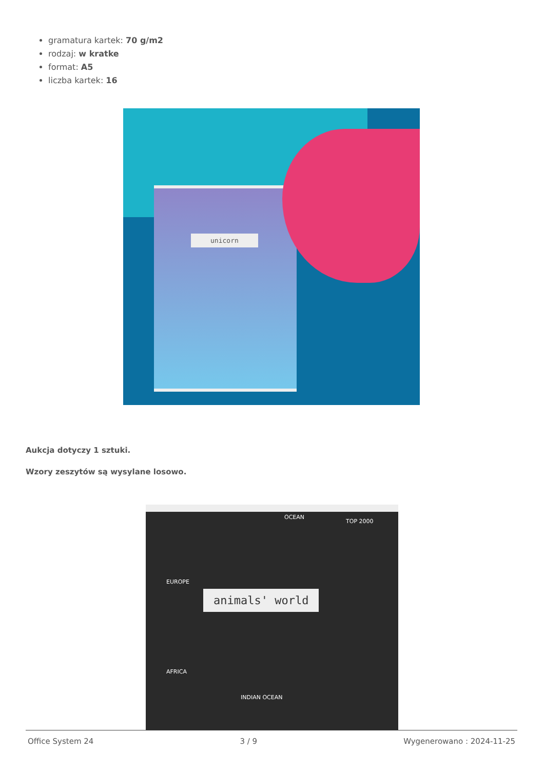gramatura kartek: 70 g/m2
rodzaj: w kratke
format: A5
liczba kartek: 16
unicorn
Aukcja dotyczy 1 sztuki.
Wzory zeszytów są wysylane losowo.
OCEAN
TOP 2000
EUROPE
animals' world
AFRICA
INDIAN OCEAN
Office System 24 3 / 9 Wygenerowano : 2024-11-25